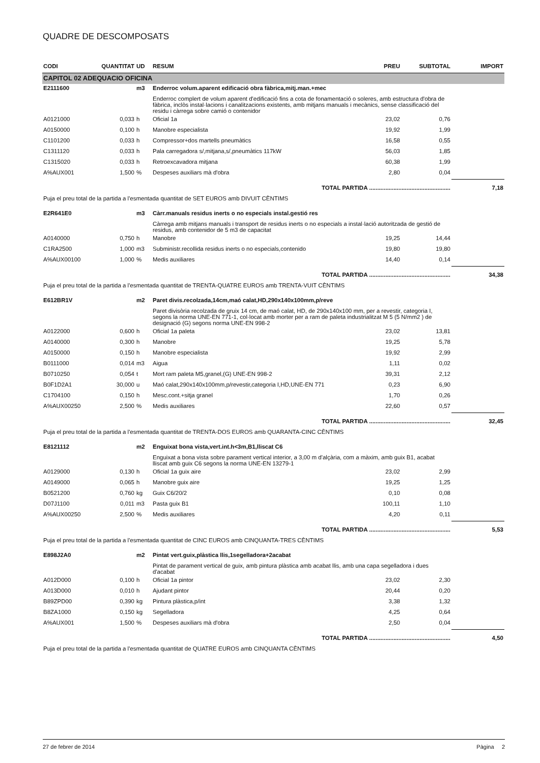QUADRE DE DESCOMPOSATS
| CODI | QUANTITAT | UD | RESUM | PREU | SUBTOTAL | IMPORT |
| --- | --- | --- | --- | --- | --- | --- |
| CAPITOL 02 ADEQUACIO OFICINA | | | | | | |
| E2111600 | | m3 | Enderroc volum.aparent edificació obra fàbrica,mitj.man.+mec | | | |
| | | | Enderroc complert de volum aparent d'edificació fins a cota de fonamentació o soleres, amb estructura d'obra de fàbrica, inclòs instal·lacions i canalitzacions existents, amb mitjans manuals i mecànics, sense classificació del residu i càrrega sobre camió o contenidor | | | |
| A0121000 | 0,033 | h | Oficial 1a | 23,02 | 0,76 | |
| A0150000 | 0,100 | h | Manobre especialista | 19,92 | 1,99 | |
| C1101200 | 0,033 | h | Compressor+dos martells pneumàtics | 16,58 | 0,55 | |
| C1311120 | 0,033 | h | Pala carregadora s/,mitjana,s/,pneumàtics 117kW | 56,03 | 1,85 | |
| C1315020 | 0,033 | h | Retroexcavadora mitjana | 60,38 | 1,99 | |
| A%AUX001 | 1,500 | % | Despeses auxiliars mà d'obra | 2,80 | 0,04 | |
| | | | TOTAL PARTIDA .................................................. | | | 7,18 |
| Puja el preu total de la partida a l'esmentada quantitat de SET EUROS amb DIVUIT CÈNTIMS | | | | | | |
| E2R641E0 | | m3 | Càrr.manuals residus inerts o no especials instal.gestió res | | | |
| | | | Càrrega amb mitjans manuals i transport de residus inerts o no especials a instal·lació autoritzada de gestió de residus, amb contenidor de 5 m3 de capacitat | | | |
| A0140000 | 0,750 | h | Manobre | 19,25 | 14,44 | |
| C1RA2500 | 1,000 | m3 | Subministr.recollida residus inerts o no especials,contenido | 19,80 | 19,80 | |
| A%AUX00100 | 1,000 | % | Medis auxiliares | 14,40 | 0,14 | |
| | | | TOTAL PARTIDA .................................................. | | | 34,38 |
| Puja el preu total de la partida a l'esmentada quantitat de TRENTA-QUATRE EUROS amb TRENTA-VUIT CÈNTIMS | | | | | | |
| E612BR1V | | m2 | Paret divis.recolzada,14cm,maó calat,HD,290x140x100mm,p/reve | | | |
| | | | Paret divisòria recolzada de gruix 14 cm, de maó calat, HD, de 290x140x100 mm, per a revestir, categoria I, segons la norma UNE-EN 771-1, col·locat amb morter per a ram de paleta industrialitzat M 5 (5 N/mm2 ) de designació (G) segons norma UNE-EN 998-2 | | | |
| A0122000 | 0,600 | h | Oficial 1a paleta | 23,02 | 13,81 | |
| A0140000 | 0,300 | h | Manobre | 19,25 | 5,78 | |
| A0150000 | 0,150 | h | Manobre especialista | 19,92 | 2,99 | |
| B0111000 | 0,014 | m3 | Aigua | 1,11 | 0,02 | |
| B0710250 | 0,054 | t | Mort ram paleta M5,granel,(G) UNE-EN 998-2 | 39,31 | 2,12 | |
| B0F1D2A1 | 30,000 | u | Maó calat,290x140x100mm,p/revestir,categoria I,HD,UNE-EN 771 | 0,23 | 6,90 | |
| C1704100 | 0,150 | h | Mesc.cont.+sitja granel | 1,70 | 0,26 | |
| A%AUX00250 | 2,500 | % | Medis auxiliares | 22,60 | 0,57 | |
| | | | TOTAL PARTIDA .................................................. | | | 32,45 |
| Puja el preu total de la partida a l'esmentada quantitat de TRENTA-DOS EUROS amb QUARANTA-CINC CÈNTIMS | | | | | | |
| E8121112 | | m2 | Enguixat bona vista,vert.int.h<3m,B1,lliscat C6 | | | |
| | | | Enguixat a bona vista sobre parament vertical interior, a 3,00 m d'alçària, com a màxim, amb guix B1, acabat lliscat amb guix C6 segons la norma UNE-EN 13279-1 | | | |
| A0129000 | 0,130 | h | Oficial 1a guix aire | 23,02 | 2,99 | |
| A0149000 | 0,065 | h | Manobre guix aire | 19,25 | 1,25 | |
| B0521200 | 0,760 | kg | Guix C6/20/2 | 0,10 | 0,08 | |
| D07J1100 | 0,011 | m3 | Pasta guix B1 | 100,11 | 1,10 | |
| A%AUX00250 | 2,500 | % | Medis auxiliares | 4,20 | 0,11 | |
| | | | TOTAL PARTIDA .................................................. | | | 5,53 |
| Puja el preu total de la partida a l'esmentada quantitat de CINC EUROS amb CINQUANTA-TRES CÈNTIMS | | | | | | |
| E898J2A0 | | m2 | Pintat vert.guix,plàstica llis,1segelladora+2acabat | | | |
| | | | Pintat de parament vertical de guix, amb pintura plàstica amb acabat llis, amb una capa segelladora i dues d'acabat | | | |
| A012D000 | 0,100 | h | Oficial 1a pintor | 23,02 | 2,30 | |
| A013D000 | 0,010 | h | Ajudant pintor | 20,44 | 0,20 | |
| B89ZPD00 | 0,390 | kg | Pintura plàstica,p/int | 3,38 | 1,32 | |
| B8ZA1000 | 0,150 | kg | Segelladora | 4,25 | 0,64 | |
| A%AUX001 | 1,500 | % | Despeses auxiliars mà d'obra | 2,50 | 0,04 | |
| | | | TOTAL PARTIDA .................................................. | | | 4,50 |
| Puja el preu total de la partida a l'esmentada quantitat de QUATRE EUROS amb CINQUANTA CÈNTIMS | | | | | | |
27 de febrer de 2014 Pàgina 2